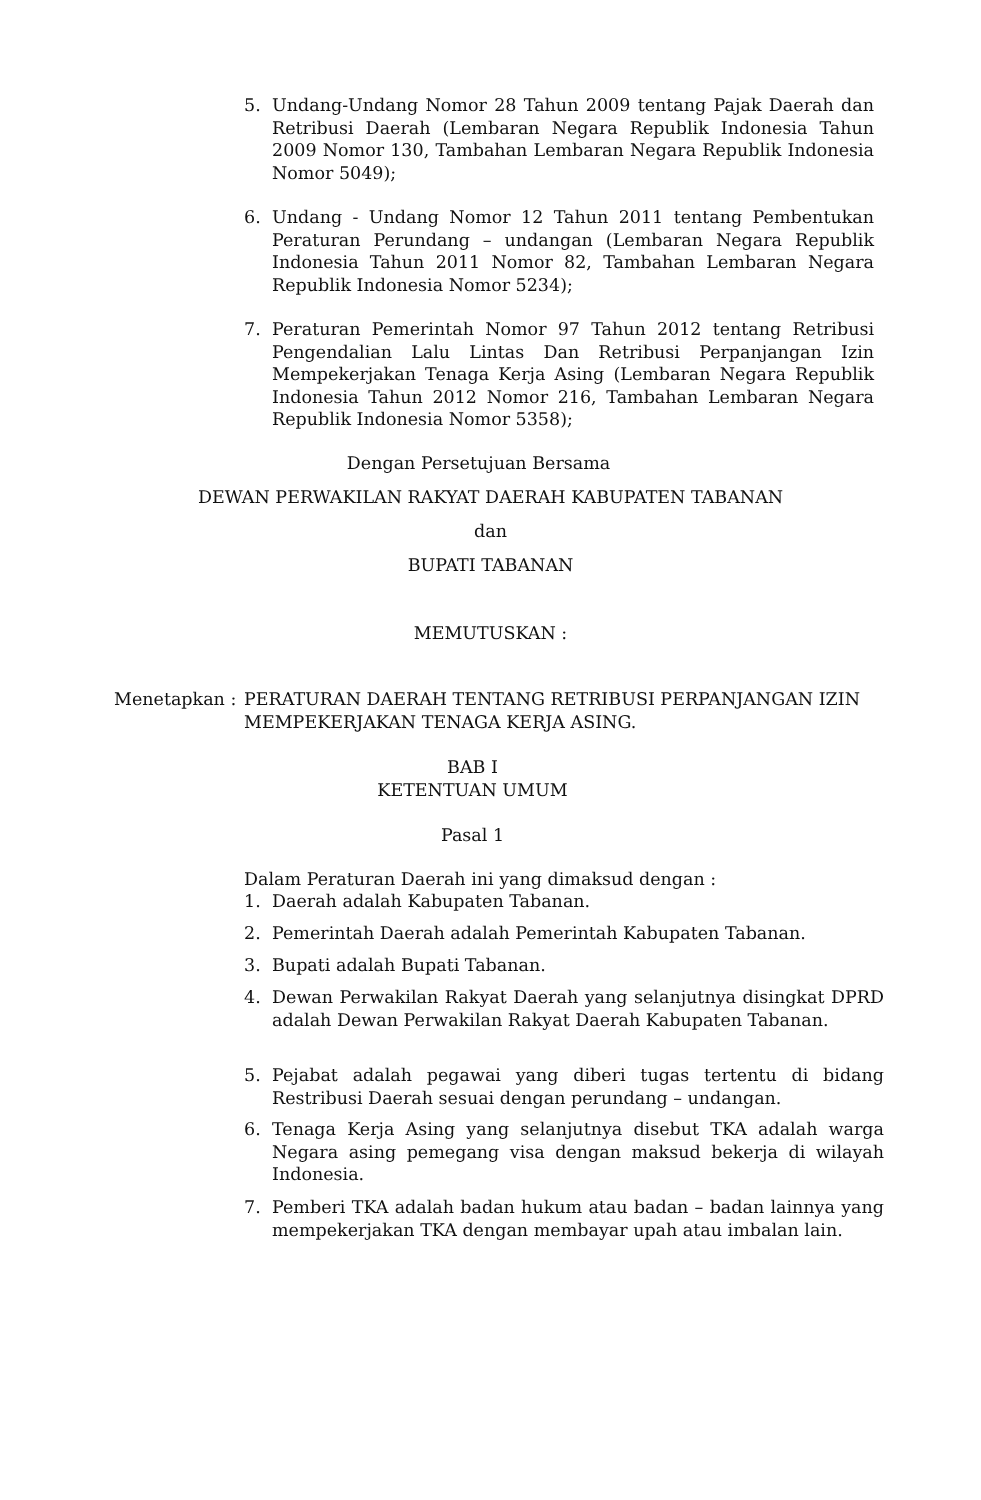5. Undang-Undang Nomor 28 Tahun 2009 tentang Pajak Daerah dan Retribusi Daerah (Lembaran Negara Republik Indonesia Tahun 2009 Nomor 130, Tambahan Lembaran Negara Republik Indonesia Nomor 5049);
6. Undang - Undang Nomor 12 Tahun 2011 tentang Pembentukan Peraturan Perundang – undangan (Lembaran Negara Republik Indonesia Tahun 2011 Nomor 82, Tambahan Lembaran Negara Republik Indonesia Nomor 5234);
7. Peraturan Pemerintah Nomor 97 Tahun 2012 tentang Retribusi Pengendalian Lalu Lintas Dan Retribusi Perpanjangan Izin Mempekerjakan Tenaga Kerja Asing (Lembaran Negara Republik Indonesia Tahun 2012 Nomor 216, Tambahan Lembaran Negara Republik Indonesia Nomor 5358);
Dengan Persetujuan Bersama
DEWAN PERWAKILAN RAKYAT DAERAH KABUPATEN TABANAN
dan
BUPATI TABANAN
MEMUTUSKAN :
Menetapkan : PERATURAN DAERAH TENTANG RETRIBUSI PERPANJANGAN IZIN MEMPEKERJAKAN TENAGA KERJA ASING.
BAB I
KETENTUAN UMUM
Pasal 1
Dalam Peraturan Daerah ini yang dimaksud dengan :
1. Daerah adalah Kabupaten Tabanan.
2. Pemerintah Daerah adalah Pemerintah Kabupaten Tabanan.
3. Bupati adalah Bupati Tabanan.
4. Dewan Perwakilan Rakyat Daerah yang selanjutnya disingkat DPRD adalah Dewan Perwakilan Rakyat Daerah Kabupaten Tabanan.
5. Pejabat adalah pegawai yang diberi tugas tertentu di bidang Restribusi Daerah sesuai dengan perundang – undangan.
6. Tenaga Kerja Asing yang selanjutnya disebut TKA adalah warga Negara asing pemegang visa dengan maksud bekerja di wilayah Indonesia.
7. Pemberi TKA adalah badan hukum atau badan – badan lainnya yang mempekerjakan TKA dengan membayar upah atau imbalan lain.